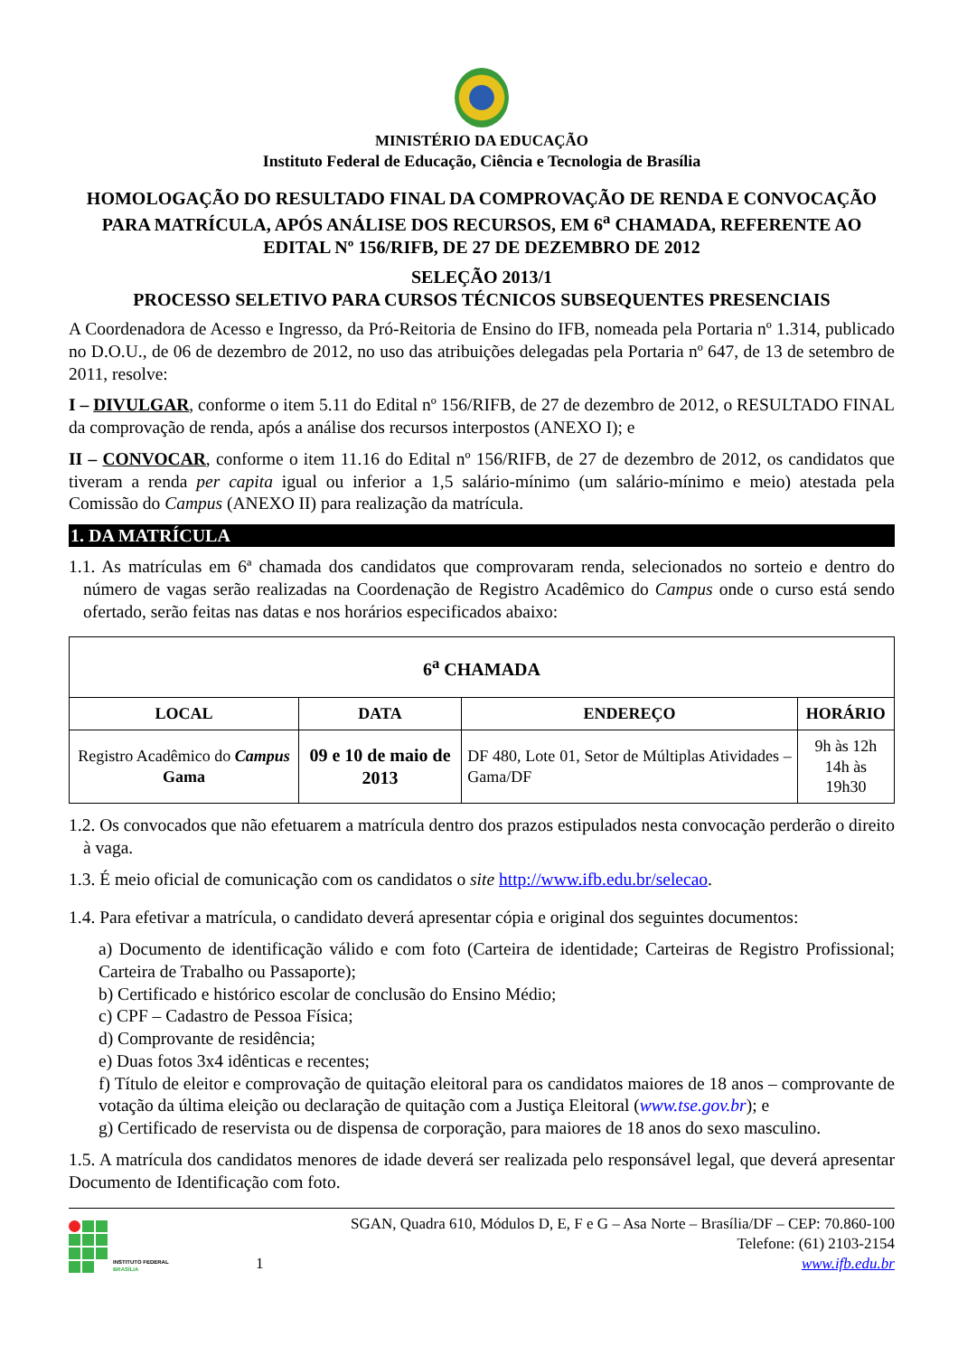MINISTÉRIO DA EDUCAÇÃO
Instituto Federal de Educação, Ciência e Tecnologia de Brasília
HOMOLOGAÇÃO DO RESULTADO FINAL DA COMPROVAÇÃO DE RENDA E CONVOCAÇÃO PARA MATRÍCULA, APÓS ANÁLISE DOS RECURSOS, EM 6<sup>a</sup> CHAMADA, REFERENTE AO EDITAL Nº 156/RIFB, DE 27 DE DEZEMBRO DE 2012
SELEÇÃO 2013/1
PROCESSO SELETIVO PARA CURSOS TÉCNICOS SUBSEQUENTES PRESENCIAIS
A Coordenadora de Acesso e Ingresso, da Pró-Reitoria de Ensino do IFB, nomeada pela Portaria nº 1.314, publicado no D.O.U., de 06 de dezembro de 2012, no uso das atribuições delegadas pela Portaria nº 647, de 13 de setembro de 2011, resolve:
I – DIVULGAR, conforme o item 5.11 do Edital nº 156/RIFB, de 27 de dezembro de 2012, o RESULTADO FINAL da comprovação de renda, após a análise dos recursos interpostos (ANEXO I); e
II – CONVOCAR, conforme o item 11.16 do Edital nº 156/RIFB, de 27 de dezembro de 2012, os candidatos que tiveram a renda per capita igual ou inferior a 1,5 salário-mínimo (um salário-mínimo e meio) atestada pela Comissão do Campus (ANEXO II) para realização da matrícula.
1. DA MATRÍCULA
1.1. As matrículas em 6ª chamada dos candidatos que comprovaram renda, selecionados no sorteio e dentro do número de vagas serão realizadas na Coordenação de Registro Acadêmico do Campus onde o curso está sendo ofertado, serão feitas nas datas e nos horários especificados abaixo:
| 6<sup>a</sup> CHAMADA | | | |
| --- | --- | --- | --- |
| LOCAL | DATA | ENDEREÇO | HORÁRIO |
| Registro Acadêmico do Campus Gama | 09 e 10 de maio de 2013 | DF 480, Lote 01, Setor de Múltiplas Atividades – Gama/DF | 9h às 12h 14h às 19h30 |
1.2. Os convocados que não efetuarem a matrícula dentro dos prazos estipulados nesta convocação perderão o direito à vaga.
1.3. É meio oficial de comunicação com os candidatos o site http://www.ifb.edu.br/selecao.
1.4. Para efetivar a matrícula, o candidato deverá apresentar cópia e original dos seguintes documentos:
a) Documento de identificação válido e com foto (Carteira de identidade; Carteiras de Registro Profissional; Carteira de Trabalho ou Passaporte);
b) Certificado e histórico escolar de conclusão do Ensino Médio;
c) CPF – Cadastro de Pessoa Física;
d) Comprovante de residência;
e) Duas fotos 3x4 idênticas e recentes;
f) Título de eleitor e comprovação de quitação eleitoral para os candidatos maiores de 18 anos – comprovante de votação da última eleição ou declaração de quitação com a Justiça Eleitoral (www.tse.gov.br); e
g) Certificado de reservista ou de dispensa de corporação, para maiores de 18 anos do sexo masculino.
1.5. A matrícula dos candidatos menores de idade deverá ser realizada pelo responsável legal, que deverá apresentar Documento de Identificação com foto.
INSTITUTO FEDERAL
BRASÍLIA
1 SGAN, Quadra 610, Módulos D, E, F e G – Asa Norte – Brasília/DF – CEP: 70.860-100
Telefone: (61) 2103-2154
www.ifb.edu.br